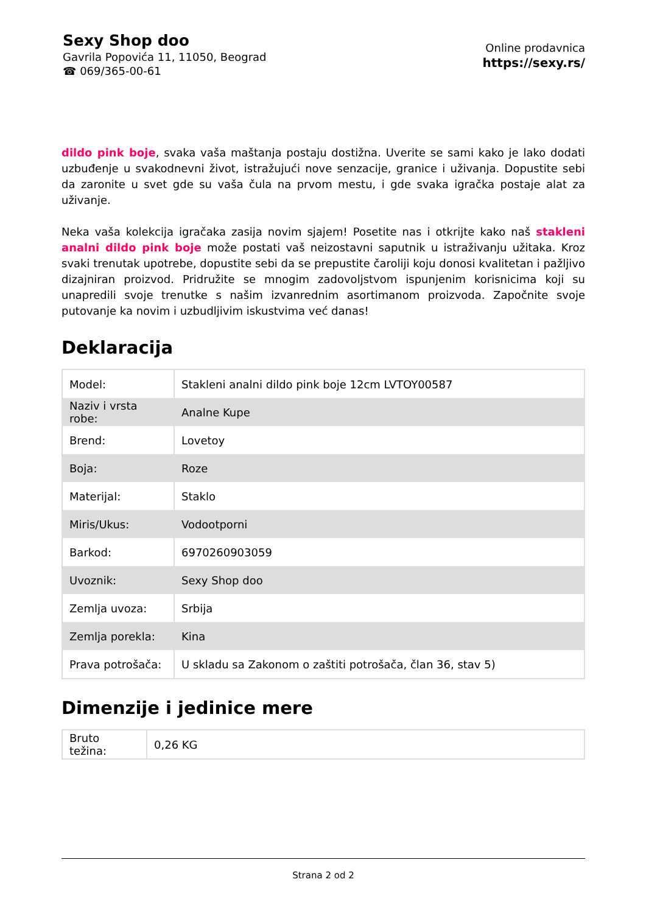Sexy Shop doo
Gavrila Popovića 11, 11050, Beograd
☎ 069/365-00-61
Online prodavnica
https://sexy.rs/
dildo pink boje, svaka vaša maštanja postaju dostižna. Uverite se sami kako je lako dodati uzbuđenje u svakodnevni život, istražujući nove senzacije, granice i uživanja. Dopustite sebi da zaronite u svet gde su vaša čula na prvom mestu, i gde svaka igračka postaje alat za uživanje.
Neka vaša kolekcija igračaka zasija novim sjajem! Posetite nas i otkrijte kako naš stakleni analni dildo pink boje može postati vaš neizostavni saputnik u istraživanju užitaka. Kroz svaki trenutak upotrebe, dopustite sebi da se prepustite čaroliji koju donosi kvalitetan i pažljivo dizajniran proizvod. Pridružite se mnogim zadovoljstvom ispunjenim korisnicima koji su unapredili svoje trenutke s našim izvanrednim asortimanom proizvoda. Započnite svoje putovanje ka novim i uzbudljivim iskustvima već danas!
Deklaracija
| Model: | Stakleni analni dildo pink boje 12cm LVTOY00587 |
| Naziv i vrsta robe: | Analne Kupe |
| Brend: | Lovetoy |
| Boja: | Roze |
| Materijal: | Staklo |
| Miris/Ukus: | Vodootporni |
| Barkod: | 6970260903059 |
| Uvoznik: | Sexy Shop doo |
| Zemlja uvoza: | Srbija |
| Zemlja porekla: | Kina |
| Prava potrošača: | U skladu sa Zakonom o zaštiti potrošača, član 36, stav 5) |
Dimenzije i jedinice mere
| Bruto težina: | 0,26 KG |
Strana 2 od 2